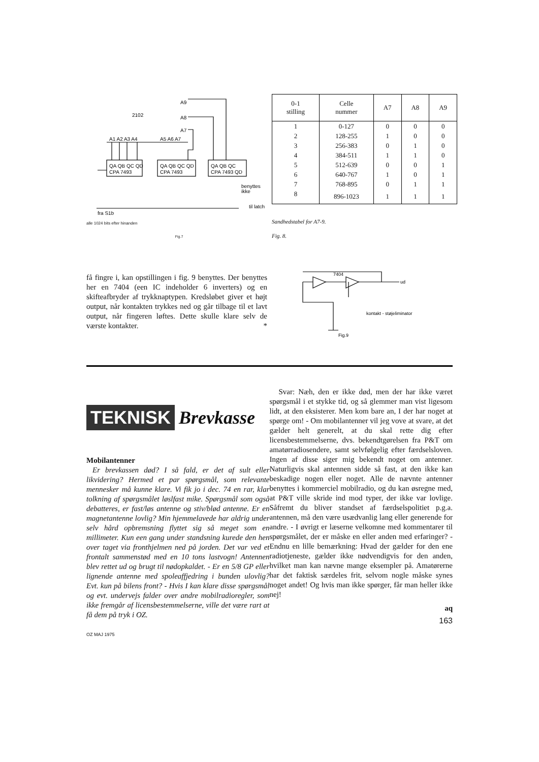2102
A9
A8
A7
A1 A2 A3 A4
A5 A6 A7
QA QB QC QD
CPA 7493
QA QB QC QD
CPA 7493
QA QB QC
CPA 7493 QD
benyttes
ikke
til latch
fra S1b
alle 1024 bits efter hinanden
Fig.7
| 0-1 stilling | Celle nummer | A7 | A8 | A9 |
| --- | --- | --- | --- | --- |
| 1 | 0-127 | 0 | 0 | 0 |
| 2 | 128-255 | 1 | 0 | 0 |
| 3 | 256-383 | 0 | 1 | 0 |
| 4 | 384-511 | 1 | 1 | 0 |
| 5 | 512-639 | 0 | 0 | 1 |
| 6 | 640-767 | 1 | 0 | 1 |
| 7 | 768-895 | 0 | 1 | 1 |
| 8 | 896-1023 | 1 | 1 | 1 |
Sandhedstabel for A7-9.
Fig. 8.
få fingre i, kan opstillingen i fig. 9 benyttes. Der benyttes her en 7404 (een IC indeholder 6 inverters) og en skifteafbryder af trykknaptypen. Kredsløbet giver et højt output, når kontakten trykkes ned og går tilbage til et lavt output, når fingeren løftes. Dette skulle klare selv de værste kontakter. *
7404
ud
kontakt - støjeliminator
Fig.9
TEKNISK Brevkasse
Mobilantenner
Er brevkassen død? I så fald, er det af sult eller likvidering? Hermed et par spørgsmål, som relevante mennesker må kunne klare. Vi fik jo i dec. 74 en rar, klar tolkning af spørgsmålet løslfast mike. Spørgsmål som også debatteres, er fast/løs antenne og stiv/blød antenne. Er en magnetantenne lovlig? Min hjemmelavede har aldrig under selv hård opbremsning flyttet sig så meget som en millimeter. Kun een gang under standsning kurede den hen over taget via fronthjelmen ned på jorden. Det var ved et frontalt sammenstød med en 10 tons lastvogn! Antennen blev rettet ud og brugt til nødopkaldet. - Er en 5/8 GP eller lignende antenne med spoleaffjedring i bunden ulovlig? Evt. kun på bilens front? - Hvis I kan klare disse spørgsmål og evt. undervejs falder over andre mobilradioregler, som ikke fremgår af licensbestemmelserne, ville det være rart at få dem på tryk i OZ.
OZ MAJ 1975
Svar: Næh, den er ikke død, men der har ikke været spørgsmål i et stykke tid, og så glemmer man vist ligesom lidt, at den eksisterer. Men kom bare an, I der har noget at spørge om! - Om mobilantenner vil jeg vove at svare, at det gælder helt generelt, at du skal rette dig efter licensbestemmelserne, dvs. bekendtgørelsen fra P&T om amatørradiosendere, samt selvfølgelig efter færdselsloven. Ingen af disse siger mig bekendt noget om antenner. Naturligvis skal antennen sidde så fast, at den ikke kan beskadige nogen eller noget. Alle de nævnte antenner benyttes i kommerciel mobilradio, og du kan øsregne med, at P&T ville skride ind mod typer, der ikke var lovlige. Såfremt du bliver standset af færdselspolitiet p.g.a. antennen, må den være usædvanlig lang eller generende for andre. - I øvrigt er læserne velkomne med kommentarer til spørgsmålet, der er måske en eller anden med erfaringer? - Endnu en lille bemærkning: Hvad der gælder for den ene radiotjeneste, gælder ikke nødvendigvis for den anden, hvilket man kan nævne mange eksempler på. Amatørerne har det faktisk særdeles frit, selvom nogle måske synes noget andet! Og hvis man ikke spørger, får man heller ikke nej!
aq
163